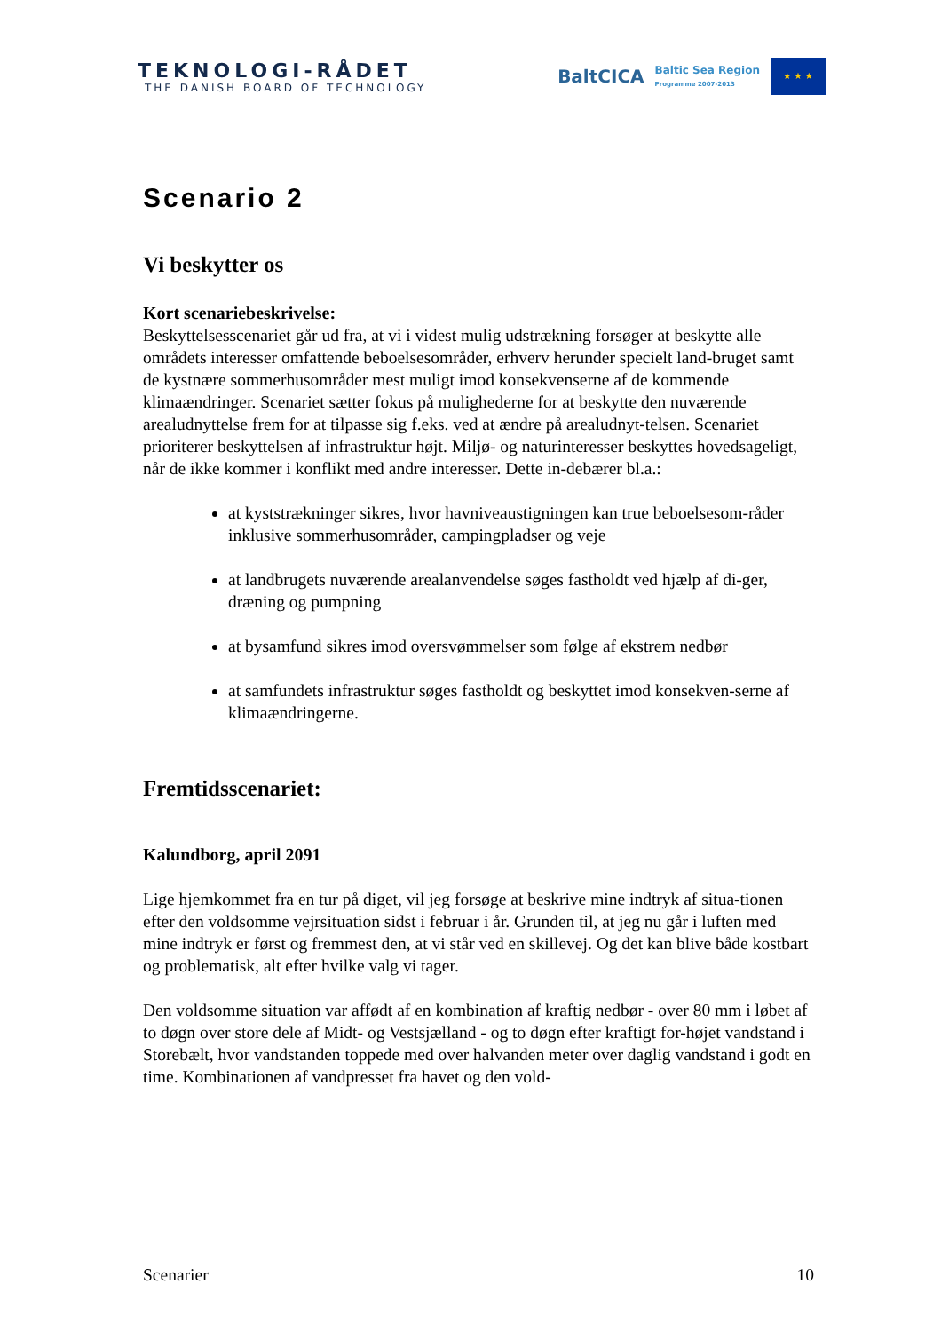TEKNOLOGI-RÅDET
THE DANISH BOARD OF TECHNOLOGY
BaltCICA Baltic Sea Region
Programme 2007-2013
★ ★ ★
Scenario 2
Vi beskytter os
Kort scenariebeskrivelse:
Beskyttelsesscenariet går ud fra, at vi i videst mulig udstrækning forsøger at beskytte alle områdets interesser omfattende beboelsesområder, erhverv herunder specielt land-bruget samt de kystnære sommerhusområder mest muligt imod konsekvenserne af de kommende klimaændringer. Scenariet sætter fokus på mulighederne for at beskytte den nuværende arealudnyttelse frem for at tilpasse sig f.eks. ved at ændre på arealudnyt-telsen. Scenariet prioriterer beskyttelsen af infrastruktur højt. Miljø- og naturinteresser beskyttes hovedsageligt, når de ikke kommer i konflikt med andre interesser. Dette in-debærer bl.a.:
at kyststrækninger sikres, hvor havniveaustigningen kan true beboelsesom-råder inklusive sommerhusområder, campingpladser og veje
at landbrugets nuværende arealanvendelse søges fastholdt ved hjælp af di-ger, dræning og pumpning
at bysamfund sikres imod oversvømmelser som følge af ekstrem nedbør
at samfundets infrastruktur søges fastholdt og beskyttet imod konsekven-serne af klimaændringerne.
Fremtidsscenariet:
Kalundborg, april 2091
Lige hjemkommet fra en tur på diget, vil jeg forsøge at beskrive mine indtryk af situa-tionen efter den voldsomme vejrsituation sidst i februar i år. Grunden til, at jeg nu går i luften med mine indtryk er først og fremmest den, at vi står ved en skillevej. Og det kan blive både kostbart og problematisk, alt efter hvilke valg vi tager.
Den voldsomme situation var affødt af en kombination af kraftig nedbør - over 80 mm i løbet af to døgn over store dele af Midt- og Vestsjælland - og to døgn efter kraftigt for-højet vandstand i Storebælt, hvor vandstanden toppede med over halvanden meter over daglig vandstand i godt en time. Kombinationen af vandpresset fra havet og den vold-
Scenarier 10